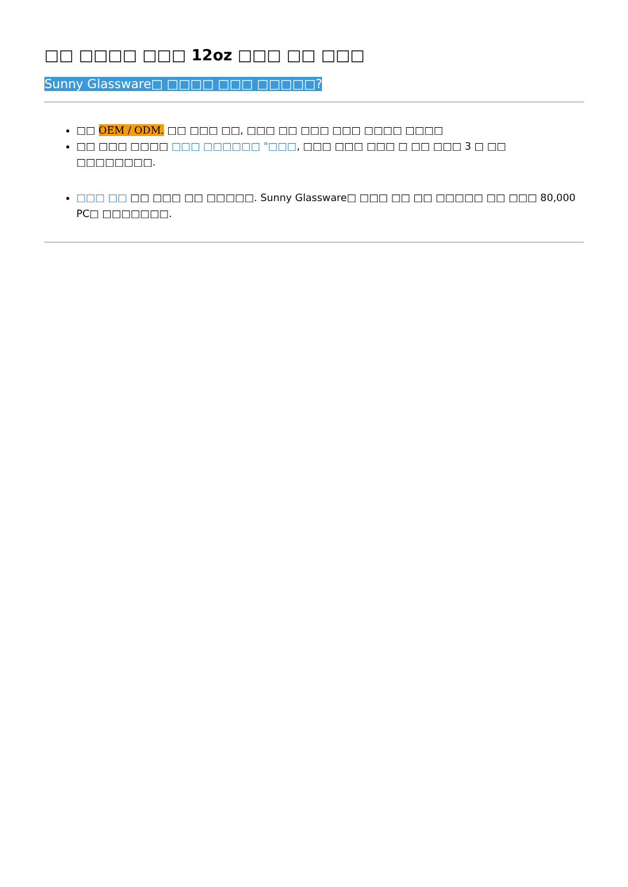□□ □□□□ □□□ 12oz □□□ □□ □□□
Sunny Glassware□ □□□□ □□□ □□□□□?
□□ OEM / ODM. □□ □□□ □□, □□□ □□ □□□ □□□ □□□□ □□□□
□□ □□□ □□□□ □□□ □□□□□□ "□□□, □□□ □□□ □□□ □ □□ □□□ 3 □ □□ □□□□□□□□.
□□□ □□ □□ □□□ □□ □□□□□. Sunny Glassware□ □□□ □□ □□ □□□□□ □□ □□□ 80,000 PC□ □□□□□□□.